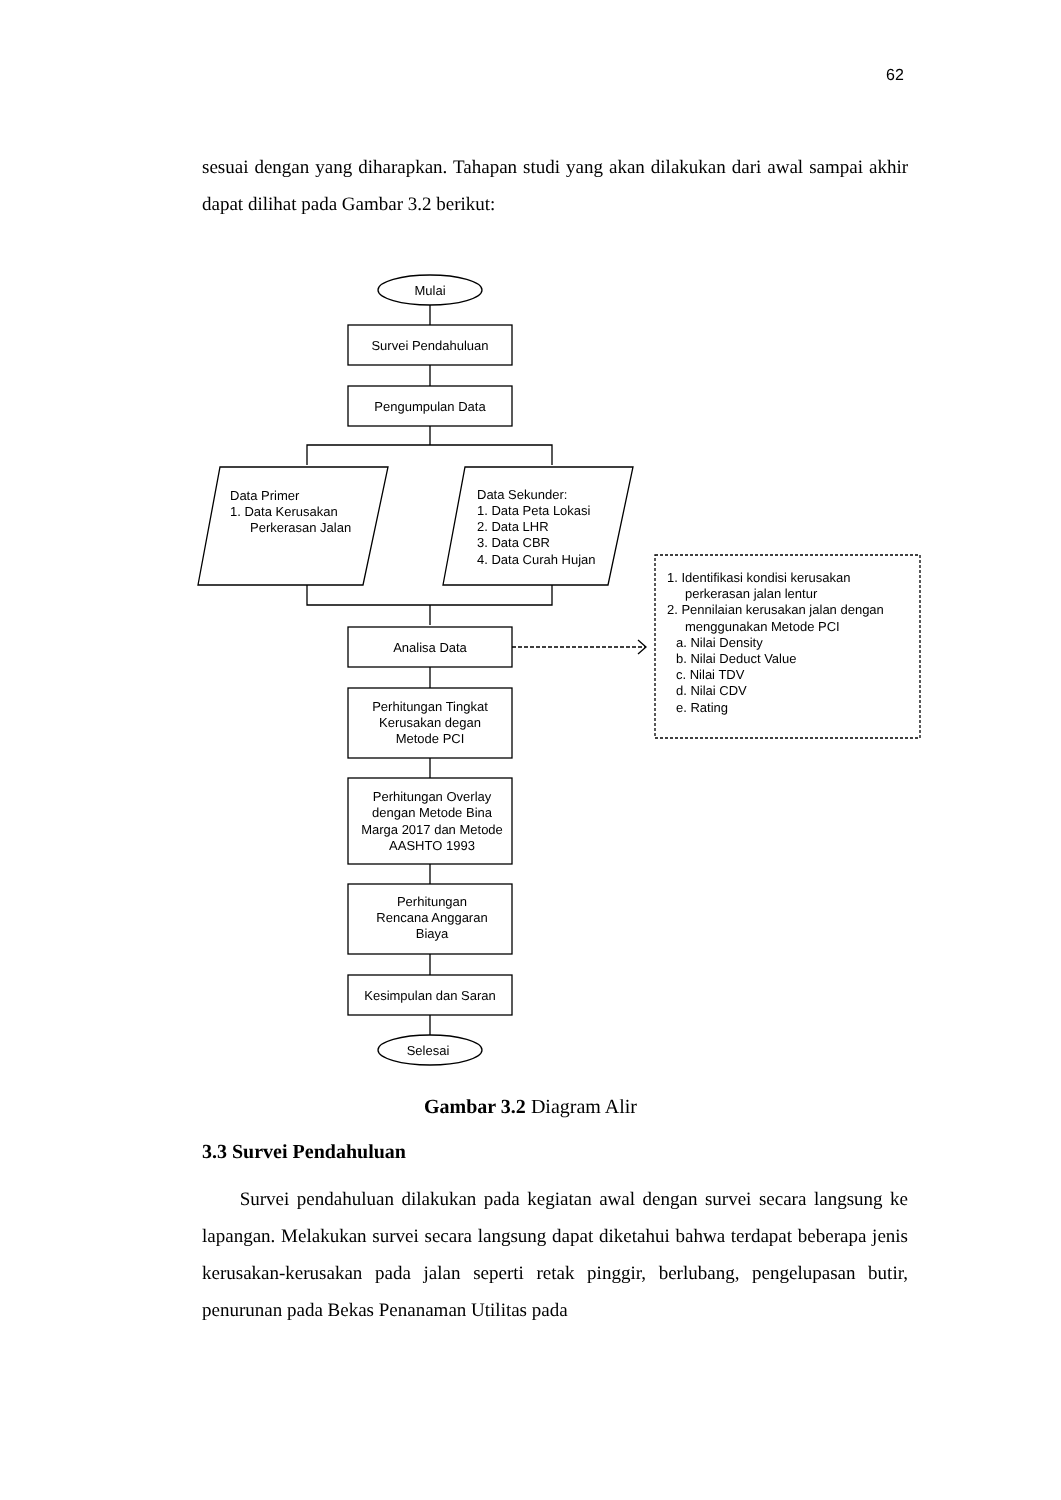62
sesuai dengan yang diharapkan. Tahapan studi yang akan dilakukan dari awal sampai akhir dapat dilihat pada Gambar 3.2 berikut:
Mulai
Survei Pendahuluan
Pengumpulan Data
Data Primer 1. Data Kerusakan Perkerasan Jalan
Data Sekunder: 1. Data Peta Lokasi 2. Data LHR 3. Data CBR 4. Data Curah Hujan
Analisa Data
1. Identifikasi kondisi kerusakan perkerasan jalan lentur 2. Pennilaian kerusakan jalan dengan menggunakan Metode PCI a. Nilai Density b. Nilai Deduct Value c. Nilai TDV d. Nilai CDV e. Rating
Perhitungan Tingkat Kerusakan degan Metode PCI
Perhitungan Overlay dengan Metode Bina Marga 2017 dan Metode AASHTO 1993
Perhitungan Rencana Anggaran Biaya
Kesimpulan dan Saran
Selesai
Gambar 3.2 Diagram Alir
3.3 Survei Pendahuluan
Survei pendahuluan dilakukan pada kegiatan awal dengan survei secara langsung ke lapangan. Melakukan survei secara langsung dapat diketahui bahwa terdapat beberapa jenis kerusakan-kerusakan pada jalan seperti retak pinggir, berlubang, pengelupasan butir, penurunan pada Bekas Penanaman Utilitas pada